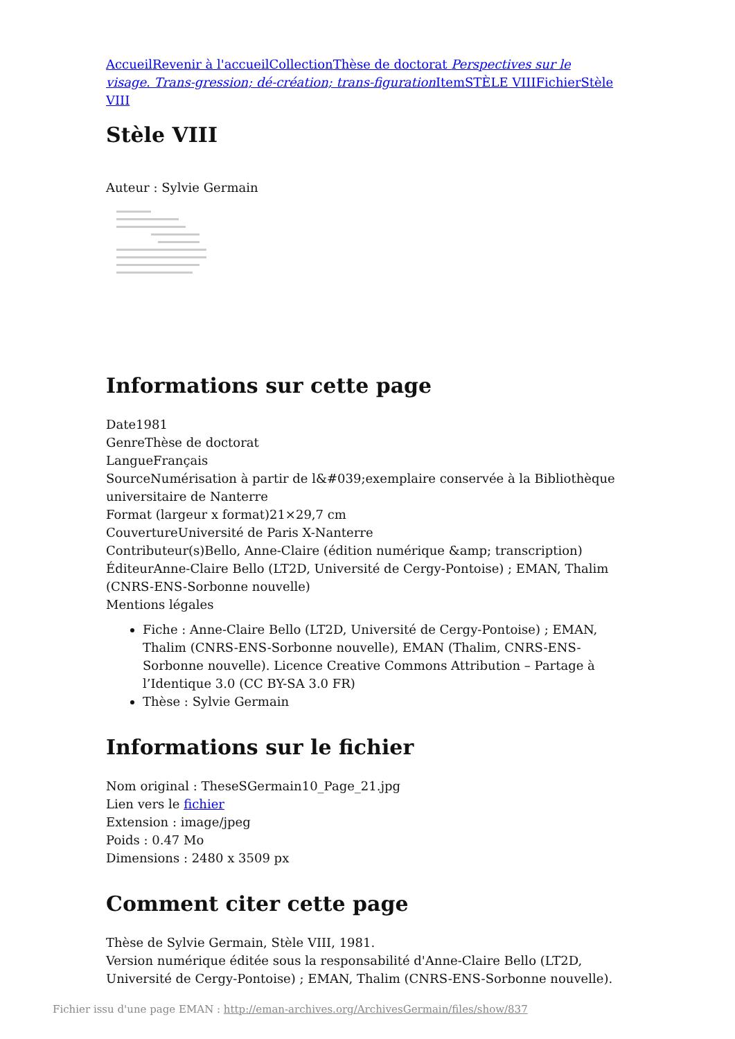Accueil Revenir à l'accueil Collection Thèse de doctorat Perspectives sur le visage. Trans-gression; dé-création; trans-figuration Item STÈLE VIII Fichier Stèle VIII
Stèle VIII
Auteur : Sylvie Germain
Informations sur cette page
Date1981
GenreThèse de doctorat
LangueFrançais
SourceNumérisation à partir de l&#039;exemplaire conservée à la Bibliothèque universitaire de Nanterre
Format (largeur x format)21×29,7 cm
CouvertureUniversité de Paris X-Nanterre
Contributeur(s)Bello, Anne-Claire (édition numérique &amp; transcription)
ÉditeurAnne-Claire Bello (LT2D, Université de Cergy-Pontoise) ; EMAN, Thalim (CNRS-ENS-Sorbonne nouvelle)
Mentions légales
Fiche : Anne-Claire Bello (LT2D, Université de Cergy-Pontoise) ; EMAN, Thalim (CNRS-ENS-Sorbonne nouvelle), EMAN (Thalim, CNRS-ENS-Sorbonne nouvelle). Licence Creative Commons Attribution – Partage à l’Identique 3.0 (CC BY-SA 3.0 FR)
Thèse : Sylvie Germain
Informations sur le fichier
Nom original : TheseSGermain10_Page_21.jpg
Lien vers le fichier
Extension : image/jpeg
Poids : 0.47 Mo
Dimensions : 2480 x 3509 px
Comment citer cette page
Thèse de Sylvie Germain, Stèle VIII, 1981.
Version numérique éditée sous la responsabilité d'Anne-Claire Bello (LT2D, Université de Cergy-Pontoise) ; EMAN, Thalim (CNRS-ENS-Sorbonne nouvelle).
Fichier issu d'une page EMAN : http://eman-archives.org/ArchivesGermain/files/show/837